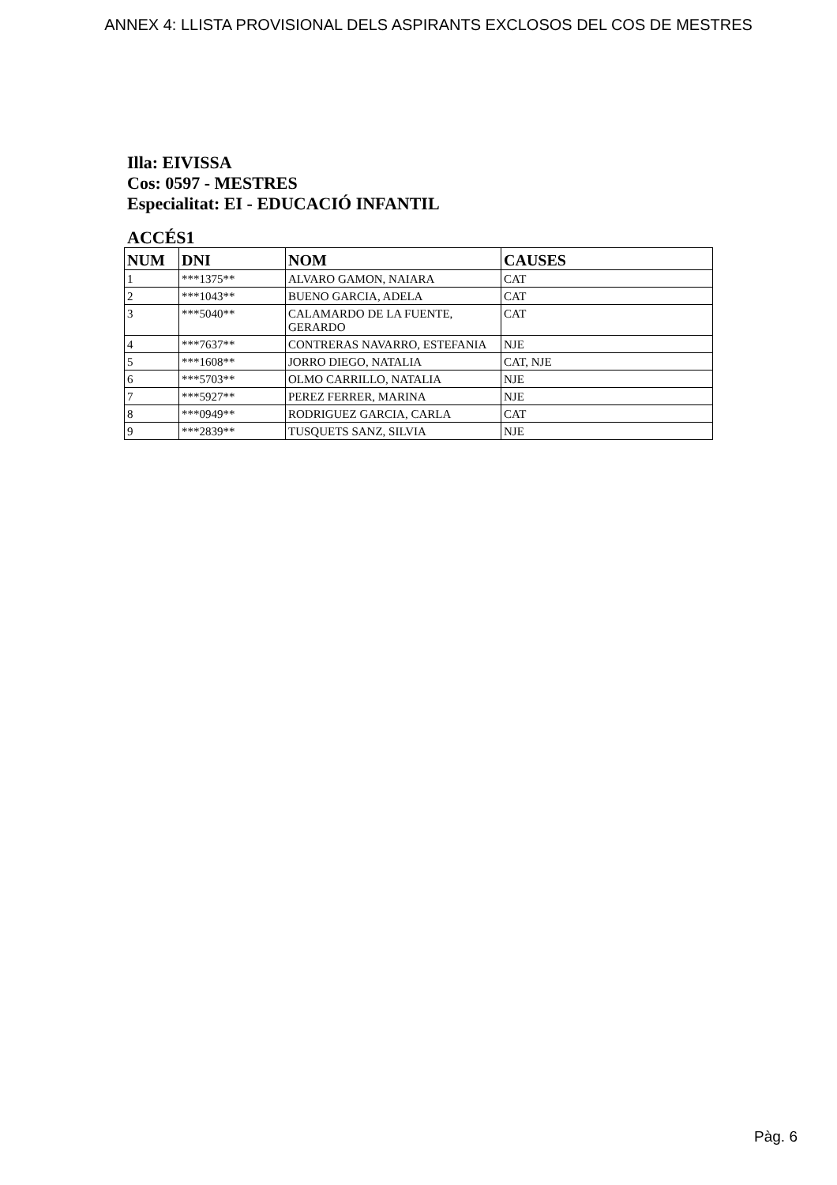ANNEX 4: LLISTA PROVISIONAL DELS ASPIRANTS EXCLOSOS DEL COS DE MESTRES
Illa: EIVISSA
Cos: 0597 - MESTRES
Especialitat: EI - EDUCACIÓ INFANTIL
ACCÉS1
| NUM | DNI | NOM | CAUSES |
| --- | --- | --- | --- |
| 1 | ***1375** | ALVARO GAMON, NAIARA | CAT |
| 2 | ***1043** | BUENO GARCIA, ADELA | CAT |
| 3 | ***5040** | CALAMARDO DE LA FUENTE, GERARDO | CAT |
| 4 | ***7637** | CONTRERAS NAVARRO, ESTEFANIA | NJE |
| 5 | ***1608** | JORRO DIEGO, NATALIA | CAT, NJE |
| 6 | ***5703** | OLMO CARRILLO, NATALIA | NJE |
| 7 | ***5927** | PEREZ FERRER, MARINA | NJE |
| 8 | ***0949** | RODRIGUEZ GARCIA, CARLA | CAT |
| 9 | ***2839** | TUSQUETS SANZ, SILVIA | NJE |
Pàg. 6